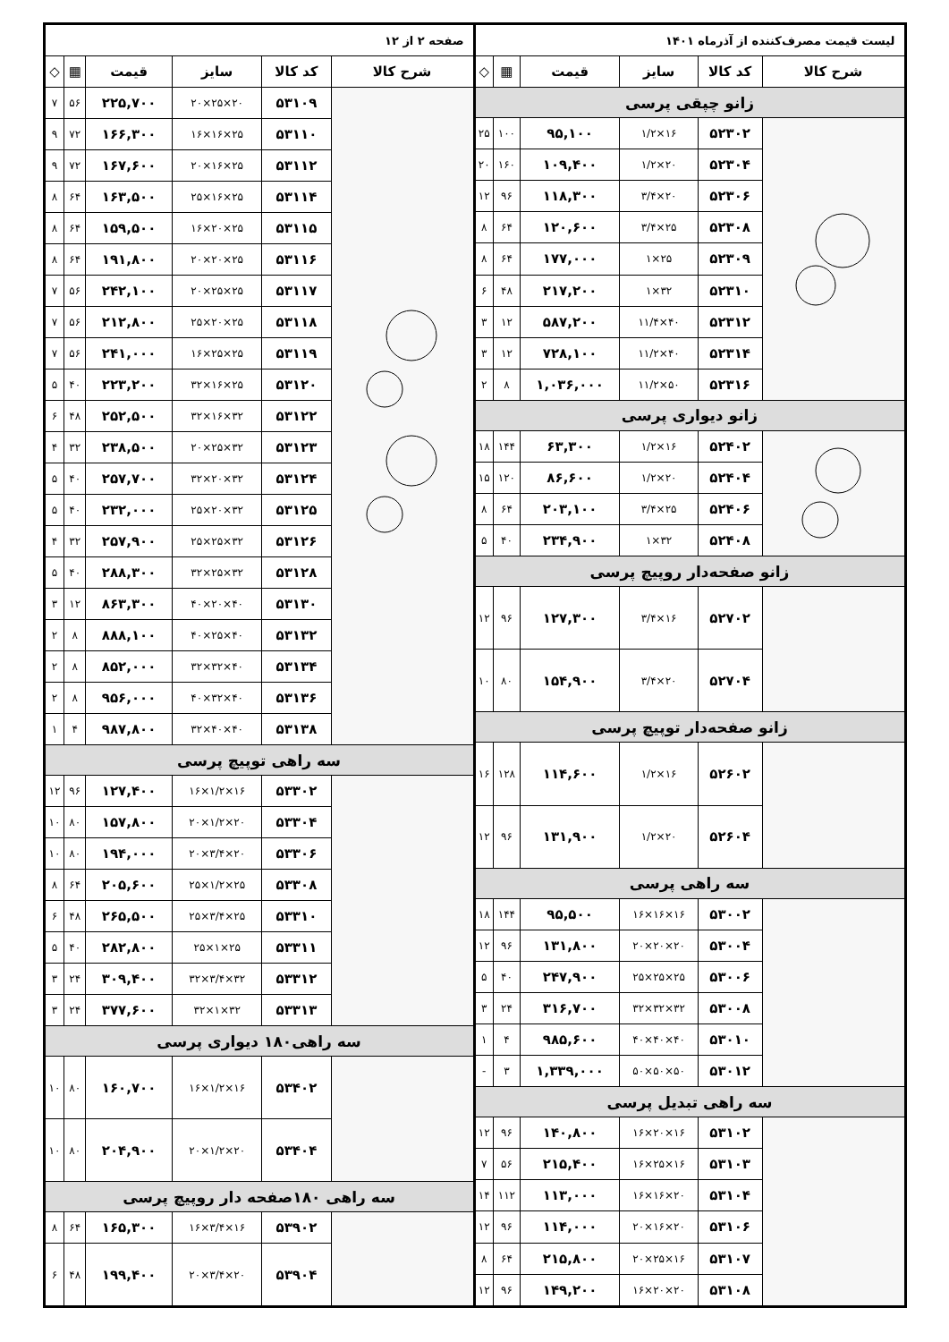| لیست قیمت مصرف‌کننده از آذرماه ۱۴۰۱ | | | | | |
| شرح کالا | کد کالا | سایز | قیمت | ▦ | ◇ |
| زانو چپقی پرسی | | | | | |
| | ۵۲۳۰۲ | ۱۶×۱/۲ | ۹۵,۱۰۰ | ۱۰۰ | ۲۵ |
| | ۵۲۳۰۴ | ۲۰×۱/۲ | ۱۰۹,۴۰۰ | ۱۶۰ | ۲۰ |
| | ۵۲۳۰۶ | ۲۰×۳/۴ | ۱۱۸,۳۰۰ | ۹۶ | ۱۲ |
| | ۵۲۳۰۸ | ۲۵×۳/۴ | ۱۲۰,۶۰۰ | ۶۴ | ۸ |
| | ۵۲۳۰۹ | ۲۵×۱ | ۱۷۷,۰۰۰ | ۶۴ | ۸ |
| | ۵۲۳۱۰ | ۳۲×۱ | ۲۱۷,۲۰۰ | ۴۸ | ۶ |
| | ۵۲۳۱۲ | ۴۰×۱۱/۴ | ۵۸۷,۲۰۰ | ۱۲ | ۳ |
| | ۵۲۳۱۴ | ۴۰×۱۱/۲ | ۷۲۸,۱۰۰ | ۱۲ | ۳ |
| | ۵۲۳۱۶ | ۵۰×۱۱/۲ | ۱,۰۳۶,۰۰۰ | ۸ | ۲ |
| زانو دیواری پرسی | | | | | |
| | ۵۲۴۰۲ | ۱۶×۱/۲ | ۶۳,۳۰۰ | ۱۴۴ | ۱۸ |
| | ۵۲۴۰۴ | ۲۰×۱/۲ | ۸۶,۶۰۰ | ۱۲۰ | ۱۵ |
| | ۵۲۴۰۶ | ۲۵×۳/۴ | ۲۰۳,۱۰۰ | ۶۴ | ۸ |
| | ۵۲۴۰۸ | ۳۲×۱ | ۲۳۴,۹۰۰ | ۴۰ | ۵ |
| زانو صفحه‌دار روپیچ پرسی | | | | | |
| | ۵۲۷۰۲ | ۱۶×۳/۴ | ۱۲۷,۳۰۰ | ۹۶ | ۱۲ |
| | ۵۲۷۰۴ | ۲۰×۳/۴ | ۱۵۴,۹۰۰ | ۸۰ | ۱۰ |
| زانو صفحه‌دار توپیچ پرسی | | | | | |
| | ۵۲۶۰۲ | ۱۶×۱/۲ | ۱۱۴,۶۰۰ | ۱۲۸ | ۱۶ |
| | ۵۲۶۰۴ | ۲۰×۱/۲ | ۱۳۱,۹۰۰ | ۹۶ | ۱۲ |
| سه راهی پرسی | | | | | |
| | ۵۳۰۰۲ | ۱۶×۱۶×۱۶ | ۹۵,۵۰۰ | ۱۴۴ | ۱۸ |
| | ۵۳۰۰۴ | ۲۰×۲۰×۲۰ | ۱۳۱,۸۰۰ | ۹۶ | ۱۲ |
| | ۵۳۰۰۶ | ۲۵×۲۵×۲۵ | ۲۴۷,۹۰۰ | ۴۰ | ۵ |
| | ۵۳۰۰۸ | ۳۲×۳۲×۳۲ | ۳۱۶,۷۰۰ | ۲۴ | ۳ |
| | ۵۳۰۱۰ | ۴۰×۴۰×۴۰ | ۹۸۵,۶۰۰ | ۴ | ۱ |
| | ۵۳۰۱۲ | ۵۰×۵۰×۵۰ | ۱,۳۳۹,۰۰۰ | ۳ | - |
| سه راهی تبدیل پرسی | | | | | |
| | ۵۳۱۰۲ | ۱۶×۲۰×۱۶ | ۱۴۰,۸۰۰ | ۹۶ | ۱۲ |
| | ۵۳۱۰۳ | ۱۶×۲۵×۱۶ | ۲۱۵,۴۰۰ | ۵۶ | ۷ |
| | ۵۳۱۰۴ | ۲۰×۱۶×۱۶ | ۱۱۳,۰۰۰ | ۱۱۲ | ۱۴ |
| | ۵۳۱۰۶ | ۲۰×۱۶×۲۰ | ۱۱۴,۰۰۰ | ۹۶ | ۱۲ |
| | ۵۳۱۰۷ | ۱۶×۲۵×۲۰ | ۲۱۵,۸۰۰ | ۶۴ | ۸ |
| | ۵۳۱۰۸ | ۲۰×۲۰×۱۶ | ۱۴۹,۲۰۰ | ۹۶ | ۱۲ |
| صفحه ۲ از ۱۲ | | | | | |
| شرح کالا | کد کالا | سایز | قیمت | ▦ | ◇ |
| | ۵۳۱۰۹ | ۲۰×۲۵×۲۰ | ۲۲۵,۷۰۰ | ۵۶ | ۷ |
| | ۵۳۱۱۰ | ۲۵×۱۶×۱۶ | ۱۶۶,۳۰۰ | ۷۲ | ۹ |
| | ۵۳۱۱۲ | ۲۵×۱۶×۲۰ | ۱۶۷,۶۰۰ | ۷۲ | ۹ |
| | ۵۳۱۱۴ | ۲۵×۱۶×۲۵ | ۱۶۳,۵۰۰ | ۶۴ | ۸ |
| | ۵۳۱۱۵ | ۲۵×۲۰×۱۶ | ۱۵۹,۵۰۰ | ۶۴ | ۸ |
| | ۵۳۱۱۶ | ۲۵×۲۰×۲۰ | ۱۹۱,۸۰۰ | ۶۴ | ۸ |
| | ۵۳۱۱۷ | ۲۵×۲۵×۲۰ | ۲۴۲,۱۰۰ | ۵۶ | ۷ |
| | ۵۳۱۱۸ | ۲۵×۲۰×۲۵ | ۲۱۲,۸۰۰ | ۵۶ | ۷ |
| | ۵۳۱۱۹ | ۲۵×۲۵×۱۶ | ۲۴۱,۰۰۰ | ۵۶ | ۷ |
| | ۵۳۱۲۰ | ۲۵×۱۶×۳۲ | ۲۲۳,۲۰۰ | ۴۰ | ۵ |
| | ۵۳۱۲۲ | ۳۲×۱۶×۳۲ | ۲۵۲,۵۰۰ | ۴۸ | ۶ |
| | ۵۳۱۲۳ | ۳۲×۲۵×۲۰ | ۲۳۸,۵۰۰ | ۳۲ | ۴ |
| | ۵۳۱۲۴ | ۳۲×۲۰×۳۲ | ۲۵۷,۷۰۰ | ۴۰ | ۵ |
| | ۵۳۱۲۵ | ۳۲×۲۰×۲۵ | ۲۳۲,۰۰۰ | ۴۰ | ۵ |
| | ۵۳۱۲۶ | ۳۲×۲۵×۲۵ | ۲۵۷,۹۰۰ | ۳۲ | ۴ |
| | ۵۳۱۲۸ | ۳۲×۲۵×۳۲ | ۲۸۸,۳۰۰ | ۴۰ | ۵ |
| | ۵۳۱۳۰ | ۴۰×۲۰×۴۰ | ۸۶۳,۳۰۰ | ۱۲ | ۳ |
| | ۵۳۱۳۲ | ۴۰×۲۵×۴۰ | ۸۸۸,۱۰۰ | ۸ | ۲ |
| | ۵۳۱۳۴ | ۴۰×۳۲×۳۲ | ۸۵۲,۰۰۰ | ۸ | ۲ |
| | ۵۳۱۳۶ | ۴۰×۳۲×۴۰ | ۹۵۶,۰۰۰ | ۸ | ۲ |
| | ۵۳۱۳۸ | ۴۰×۴۰×۳۲ | ۹۸۷,۸۰۰ | ۴ | ۱ |
| سه راهی توپیچ پرسی | | | | | |
| | ۵۳۳۰۲ | ۱۶×۱/۲×۱۶ | ۱۲۷,۴۰۰ | ۹۶ | ۱۲ |
| | ۵۳۳۰۴ | ۲۰×۱/۲×۲۰ | ۱۵۷,۸۰۰ | ۸۰ | ۱۰ |
| | ۵۳۳۰۶ | ۲۰×۳/۴×۲۰ | ۱۹۴,۰۰۰ | ۸۰ | ۱۰ |
| | ۵۳۳۰۸ | ۲۵×۱/۲×۲۵ | ۲۰۵,۶۰۰ | ۶۴ | ۸ |
| | ۵۳۳۱۰ | ۲۵×۳/۴×۲۵ | ۲۶۵,۵۰۰ | ۴۸ | ۶ |
| | ۵۳۳۱۱ | ۲۵×۱×۲۵ | ۲۸۲,۸۰۰ | ۴۰ | ۵ |
| | ۵۳۳۱۲ | ۳۲×۳/۴×۳۲ | ۳۰۹,۴۰۰ | ۲۴ | ۳ |
| | ۵۳۳۱۳ | ۳۲×۱×۳۲ | ۳۷۷,۶۰۰ | ۲۴ | ۳ |
| سه راهی۱۸۰ دیواری پرسی | | | | | |
| | ۵۳۴۰۲ | ۱۶×۱/۲×۱۶ | ۱۶۰,۷۰۰ | ۸۰ | ۱۰ |
| | ۵۳۴۰۴ | ۲۰×۱/۲×۲۰ | ۲۰۴,۹۰۰ | ۸۰ | ۱۰ |
| سه راهی ۱۸۰صفحه دار روپیچ پرسی | | | | | |
| | ۵۳۹۰۲ | ۱۶×۳/۴×۱۶ | ۱۶۵,۳۰۰ | ۶۴ | ۸ |
| | ۵۳۹۰۴ | ۲۰×۳/۴×۲۰ | ۱۹۹,۴۰۰ | ۴۸ | ۶ |